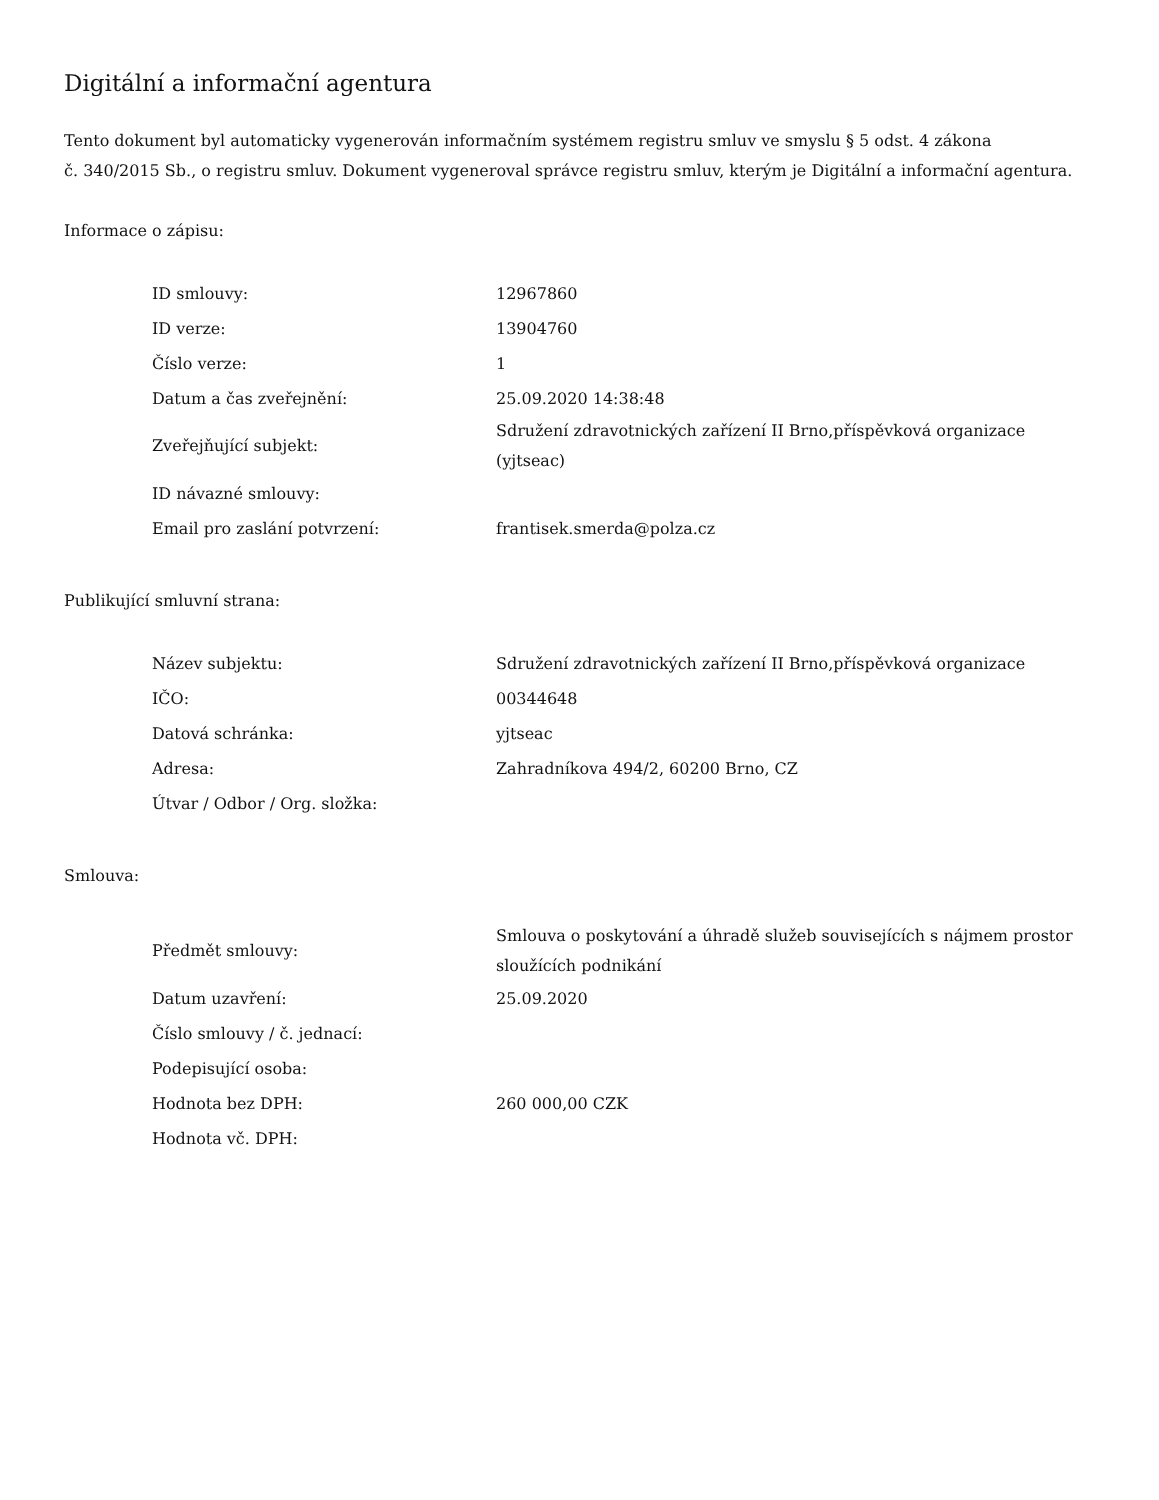Digitální a informační agentura
Tento dokument byl automaticky vygenerován informačním systémem registru smluv ve smyslu § 5 odst. 4 zákona
č. 340/2015 Sb., o registru smluv. Dokument vygeneroval správce registru smluv, kterým je Digitální a informační agentura.
Informace o zápisu:
| ID smlouvy: | 12967860 |
| ID verze: | 13904760 |
| Číslo verze: | 1 |
| Datum a čas zveřejnění: | 25.09.2020 14:38:48 |
| Zveřejňující subjekt: | Sdružení zdravotnických zařízení II Brno,příspěvková organizace (yjtseac) |
| ID návazné smlouvy: | |
| Email pro zaslání potvrzení: | frantisek.smerda@polza.cz |
Publikující smluvní strana:
| Název subjektu: | Sdružení zdravotnických zařízení II Brno,příspěvková organizace |
| IČO: | 00344648 |
| Datová schránka: | yjtseac |
| Adresa: | Zahradníkova 494/2, 60200 Brno, CZ |
| Útvar / Odbor / Org. složka: | |
Smlouva:
| Předmět smlouvy: | Smlouva o poskytování a úhradě služeb souvisejících s nájmem prostor sloužících podnikání |
| Datum uzavření: | 25.09.2020 |
| Číslo smlouvy / č. jednací: | |
| Podepisující osoba: | |
| Hodnota bez DPH: | 260 000,00 CZK |
| Hodnota vč. DPH: | |